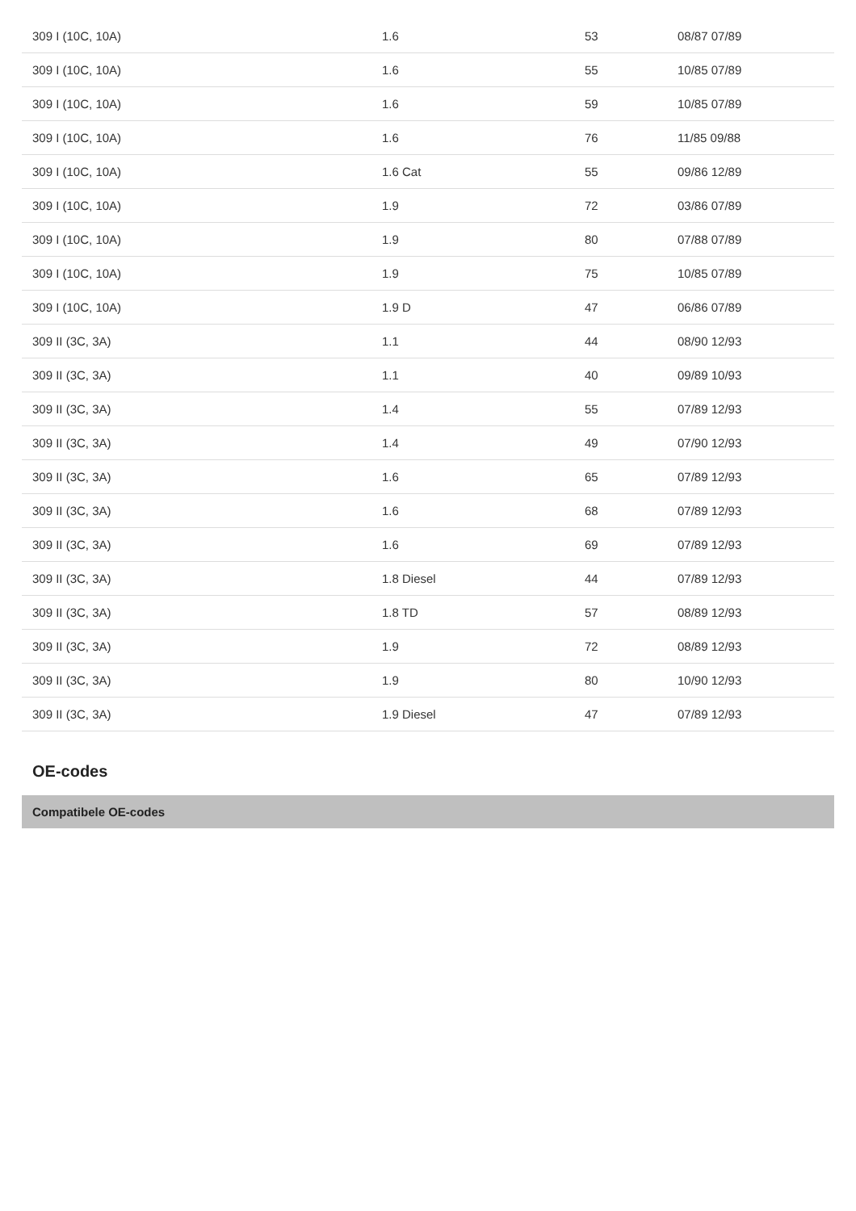| 309 I (10C, 10A) | 1.6 | 53 | 08/87 07/89 |
| 309 I (10C, 10A) | 1.6 | 55 | 10/85 07/89 |
| 309 I (10C, 10A) | 1.6 | 59 | 10/85 07/89 |
| 309 I (10C, 10A) | 1.6 | 76 | 11/85 09/88 |
| 309 I (10C, 10A) | 1.6 Cat | 55 | 09/86 12/89 |
| 309 I (10C, 10A) | 1.9 | 72 | 03/86 07/89 |
| 309 I (10C, 10A) | 1.9 | 80 | 07/88 07/89 |
| 309 I (10C, 10A) | 1.9 | 75 | 10/85 07/89 |
| 309 I (10C, 10A) | 1.9 D | 47 | 06/86 07/89 |
| 309 II (3C, 3A) | 1.1 | 44 | 08/90 12/93 |
| 309 II (3C, 3A) | 1.1 | 40 | 09/89 10/93 |
| 309 II (3C, 3A) | 1.4 | 55 | 07/89 12/93 |
| 309 II (3C, 3A) | 1.4 | 49 | 07/90 12/93 |
| 309 II (3C, 3A) | 1.6 | 65 | 07/89 12/93 |
| 309 II (3C, 3A) | 1.6 | 68 | 07/89 12/93 |
| 309 II (3C, 3A) | 1.6 | 69 | 07/89 12/93 |
| 309 II (3C, 3A) | 1.8 Diesel | 44 | 07/89 12/93 |
| 309 II (3C, 3A) | 1.8 TD | 57 | 08/89 12/93 |
| 309 II (3C, 3A) | 1.9 | 72 | 08/89 12/93 |
| 309 II (3C, 3A) | 1.9 | 80 | 10/90 12/93 |
| 309 II (3C, 3A) | 1.9 Diesel | 47 | 07/89 12/93 |
OE-codes
Compatibele OE-codes